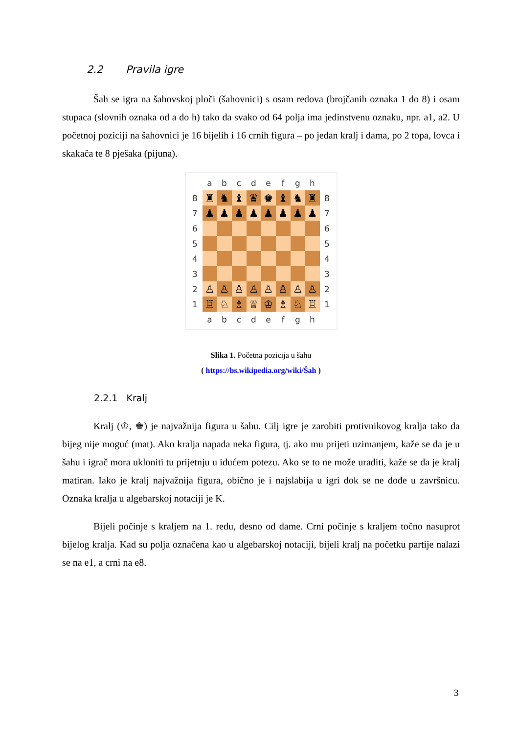2.2 Pravila igre
Šah se igra na šahovskoj ploči (šahovnici) s osam redova (brojčanih oznaka 1 do 8) i osam stupaca (slovnih oznaka od a do h) tako da svako od 64 polja ima jedinstvenu oznaku, npr. a1, a2. U početnoj poziciji na šahovnici je 16 bijelih i 16 crnih figura – po jedan kralj i dama, po 2 topa, lovca i skakača te 8 pješaka (pijuna).
| | a | b | c | d | e | f | g | h | |
| 8 | ♜ | ♞ | ♝ | ♛ | ♚ | ♝ | ♞ | ♜ | 8 |
| 7 | ♟ | ♟ | ♟ | ♟ | ♟ | ♟ | ♟ | ♟ | 7 |
| 6 | | | | | | | | | 6 |
| 5 | | | | | | | | | 5 |
| 4 | | | | | | | | | 4 |
| 3 | | | | | | | | | 3 |
| 2 | ♙ | ♙ | ♙ | ♙ | ♙ | ♙ | ♙ | ♙ | 2 |
| 1 | ♖ | ♘ | ♗ | ♕ | ♔ | ♗ | ♘ | ♖ | 1 |
| | a | b | c | d | e | f | g | h | |
Slika 1. Početna pozicija u šahu
( https://bs.wikipedia.org/wiki/Šah )
2.2.1 Kralj
Kralj (♔, ♚) je najvažnija figura u šahu. Cilj igre je zarobiti protivnikovog kralja tako da bijeg nije moguć (mat). Ako kralja napada neka figura, tj. ako mu prijeti uzimanjem, kaže se da je u šahu i igrač mora ukloniti tu prijetnju u idućem potezu. Ako se to ne može uraditi, kaže se da je kralj matiran. Iako je kralj najvažnija figura, obično je i najslabija u igri dok se ne dođe u završnicu. Oznaka kralja u algebarskoj notaciji je K.
Bijeli počinje s kraljem na 1. redu, desno od dame. Crni počinje s kraljem točno nasuprot bijelog kralja. Kad su polja označena kao u algebarskoj notaciji, bijeli kralj na početku partije nalazi se na e1, a crni na e8.
3